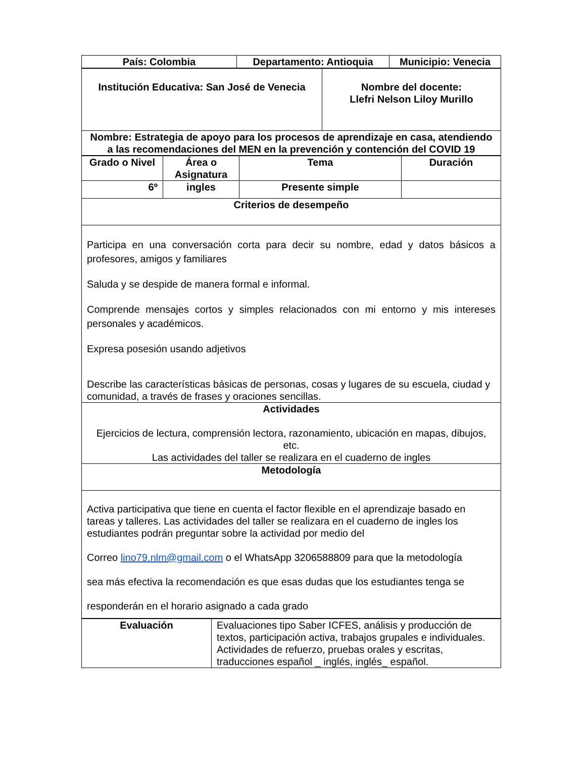| País: Colombia | Departamento: Antioquia | Municipio: Venecia |
| --- | --- | --- |
| Institución Educativa: San José de Venecia | Nombre del docente: Llefri Nelson Liloy Murillo |
| --- | --- |
| Nombre: Estrategia de apoyo para los procesos de aprendizaje en casa, atendiendo a las recomendaciones del MEN en la prevención y contención del COVID 19 | |
| Grado o Nivel | Área o Asignatura | Tema | Duración |
| --- | --- | --- | --- |
| 6º | ingles | Presente simple | |
| Criterios de desempeño | | | |
| Participa en una conversación corta para decir su nombre, edad y datos básicos a profesores, amigos y familiares Saluda y se despide de manera formal e informal. Comprende mensajes cortos y simples relacionados con mi entorno y mis intereses personales y académicos. Expresa posesión usando adjetivos Describe las características básicas de personas, cosas y lugares de su escuela, ciudad y comunidad, a través de frases y oraciones sencillas. | | | |
| Actividades Ejercicios de lectura, comprensión lectora, razonamiento, ubicación en mapas, dibujos, etc. Las actividades del taller se realizara en el cuaderno de ingles | | | |
| Metodología | | | |
| Activa participativa que tiene en cuenta el factor flexible en el aprendizaje basado en tareas y talleres. Las actividades del taller se realizara en el cuaderno de ingles los estudiantes podrán preguntar sobre la actividad por medio del Correo lino79.nlm@gmail.com o el WhatsApp 3206588809 para que la metodología sea más efectiva la recomendación es que esas dudas que los estudiantes tenga se responderán en el horario asignado a cada grado | | | |
| Evaluación | Evaluaciones tipo Saber ICFES, análisis y producción de textos, participación activa, trabajos grupales e individuales. Actividades de refuerzo, pruebas orales y escritas, traducciones español _ inglés, inglés_ español. |